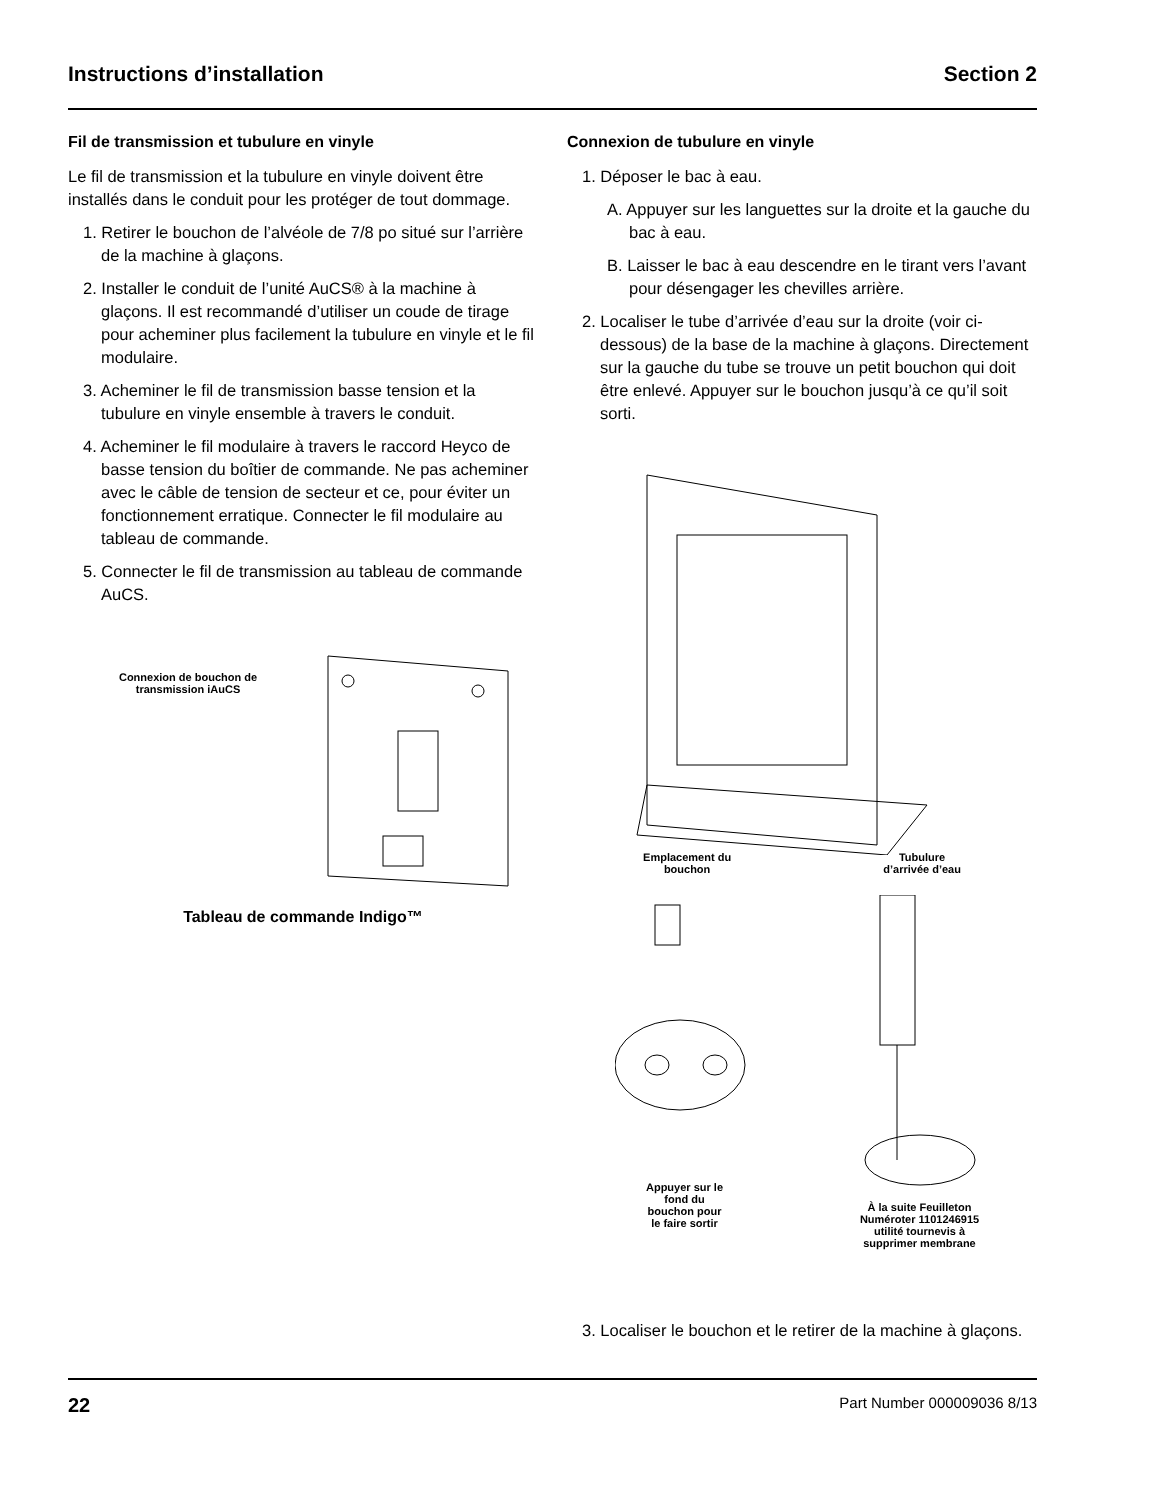Instructions d’installation Section 2
Fil de transmission et tubulure en vinyle
Le fil de transmission et la tubulure en vinyle doivent être installés dans le conduit pour les protéger de tout dommage.
1. Retirer le bouchon de l’alvéole de 7/8 po situé sur l’arrière de la machine à glaçons.
2. Installer le conduit de l’unité AuCS® à la machine à glaçons. Il est recommandé d’utiliser un coude de tirage pour acheminer plus facilement la tubulure en vinyle et le fil modulaire.
3. Acheminer le fil de transmission basse tension et la tubulure en vinyle ensemble à travers le conduit.
4. Acheminer le fil modulaire à travers le raccord Heyco de basse tension du boîtier de commande. Ne pas acheminer avec le câble de tension de secteur et ce, pour éviter un fonctionnement erratique. Connecter le fil modulaire au tableau de commande.
5. Connecter le fil de transmission au tableau de commande AuCS.
Connexion de bouchon de transmission iAuCS
Tableau de commande Indigo™
Connexion de tubulure en vinyle
1. Déposer le bac à eau.
A. Appuyer sur les languettes sur la droite et la gauche du bac à eau.
B. Laisser le bac à eau descendre en le tirant vers l’avant pour désengager les chevilles arrière.
2. Localiser le tube d’arrivée d’eau sur la droite (voir ci-dessous) de la base de la machine à glaçons. Directement sur la gauche du tube se trouve un petit bouchon qui doit être enlevé. Appuyer sur le bouchon jusqu’à ce qu’il soit sorti.
Emplacement du
bouchon
Tubulure
d’arrivée d’eau
Appuyer sur le
fond du
bouchon pour
le faire sortir
À la suite Feuilleton
Numéroter 1101246915
utilité tournevis à
supprimer membrane
3. Localiser le bouchon et le retirer de la machine à glaçons.
22 Part Number 000009036 8/13